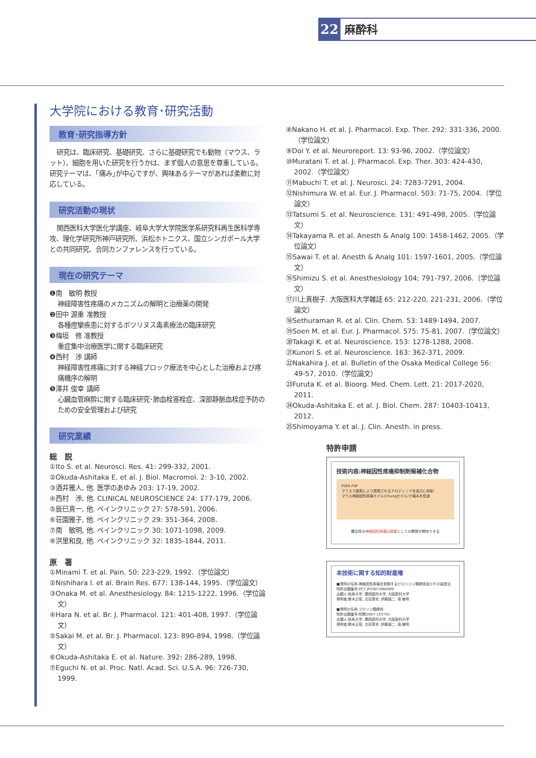22
麻酔科
大学院における教育･研究活動
教育･研究指導方針
研究は、臨床研究、基礎研究、さらに基礎研究でも動物（マウス、ラット）、細胞を用いた研究を行うかは、まず個人の意思を尊重している。研究テーマは、｢痛み｣が中心ですが、興味あるテーマがあれば柔軟に対応している。
研究活動の現状
関西医科大学医化学講座、岐阜大学大学院医学系研究科再生医科学専攻、理化学研究所神戸研究所、浜松ホトニクス、国立シンガポール大学との共同研究、合同カンファレンスを行っている。
現在の研究テーマ
❶南　敏明 教授
神経障害性疼痛のメカニズムの解明と治療薬の開発
❷田中 源重 准教授
各種痙攣疾患に対するボツリヌス毒素療法の臨床研究
❸梅垣　修 准教授
重症集中治療医学に関する臨床研究
❹西村　渉 講師
神経障害性疼痛に対する神経ブロック療法を中心とした治療および疼痛機序の解明
❺澤井 俊幸 講師
心臓血管麻酔に関する臨床研究･肺血栓塞栓症、深部静脈血栓症予防のための安全管理および研究
研究業績
総　説
①Ito S. et al. Neurosci. Res. 41: 299-332, 2001.
②Okuda-Ashitaka E. et al. J. Biol. Macromol. 2: 3-10, 2002.
③酒井雅人, 他. 医学のあゆみ 203: 17-19, 2002.
④西村　渉, 他. CLINICAL NEUROSCIENCE 24: 177-179, 2006.
⑤辰巳真一, 他. ペインクリニック 27: 578-591, 2006.
⑥荘園雅子, 他. ペインクリニック 29: 351-364, 2008.
⑦南　敏明, 他. ペインクリニック 30: 1071-1098, 2009.
⑧洪里和良, 他. ペインクリニック 32: 1835-1844, 2011.
原　著
①Minami T. et al. Pain. 50: 223-229, 1992.（学位論文）
②Nishihara I. et al. Brain Res. 677: 138-144, 1995.（学位論文）
③Onaka M. et al. Anesthesiology. 84: 1215-1222, 1996.（学位論文）
④Hara N. et al. Br. J. Pharmacol. 121: 401-408, 1997.（学位論文）
⑤Sakai M. et al. Br. J. Pharmacol. 123: 890-894, 1998.（学位論文）
⑥Okuda-Ashitaka E. et al. Nature. 392: 286-289, 1998.
⑦Eguchi N. et al. Proc. Natl. Acad. Sci. U.S.A. 96: 726-730, 1999.
⑧Nakano H. et al. J. Pharmacol. Exp. Ther. 292: 331-336, 2000.（学位論文）
⑨Doi Y. et al. Neuroreport. 13: 93-96, 2002.（学位論文）
⑩Muratani T. et al. J. Pharmacol. Exp. Ther. 303: 424-430, 2002.（学位論文）
⑪Mabuchi T. et al. J. Neurosci. 24: 7283-7291, 2004.
⑫Nishimura W. et al. Eur. J. Pharmacol. 503: 71-75, 2004.（学位論文）
⑬Tatsumi S. et al. Neuroscience. 131: 491-498, 2005.（学位論文）
⑭Takayama R. et al. Anesth & Analg 100: 1458-1462, 2005.（学位論文）
⑮Sawai T. et al. Anesth & Analg 101: 1597-1601, 2005.（学位論文）
⑯Shimizu S. et al. Anesthesiology 104; 791-797, 2006.（学位論文）
⑰川上真樹子. 大阪医科大学雑誌 65: 212-220, 221-231, 2006.（学位論文）
⑱Sethuraman R. et al. Clin. Chem. 53: 1489-1494, 2007.
⑲Soen M. et al. Eur. J. Pharmacol. 575: 75-81, 2007.（学位論文）
⑳Takagi K. et al. Neuroscience. 153: 1278-1288, 2008.
㉑Kunori S. et al. Neuroscience. 163: 362-371, 2009.
㉒Nakahira J. et al. Bulletin of the Osaka Medical College 56: 49-57, 2010.（学位論文）
㉓Furuta K. et al. Bioorg. Med. Chem. Lett. 21: 2017-2020, 2011.
㉔Okuda-Ashitaka E. et al. J. Biol. Chem. 287: 10403-10413, 2012.
㉕Shimoyama Y. et al. J. Clin. Anesth. in press.
特許申請
技術内容:神経因性疼痛抑制剤候補化合物
PSPA PSP
マウスで薬剤により誘発されるアロディニアを強力に抑制
マウス神経因性疼痛モデル(Chungモデル)で痛みを低減
難治性の神経因性疼痛治療薬としての開発が期待できる
本技術に関する知的財産権
■発明の名称:神経因性疼痛を制御するピロリジン類縁体及びその製造法
特許出願番号:PCT JP2007/060489
出願人:岐阜大学, 関西医科大学, 大阪医科大学
発明者:鈴木正昭, 古田享史, 伊藤誠二, 南 敏明
■発明の名称:プロリン類縁体
特許出願番号:特開2007-153755
出願人:岐阜大学, 関西医科大学, 大阪医科大学
発明者:鈴木正昭, 古田享史, 伊藤誠二, 南 敏明